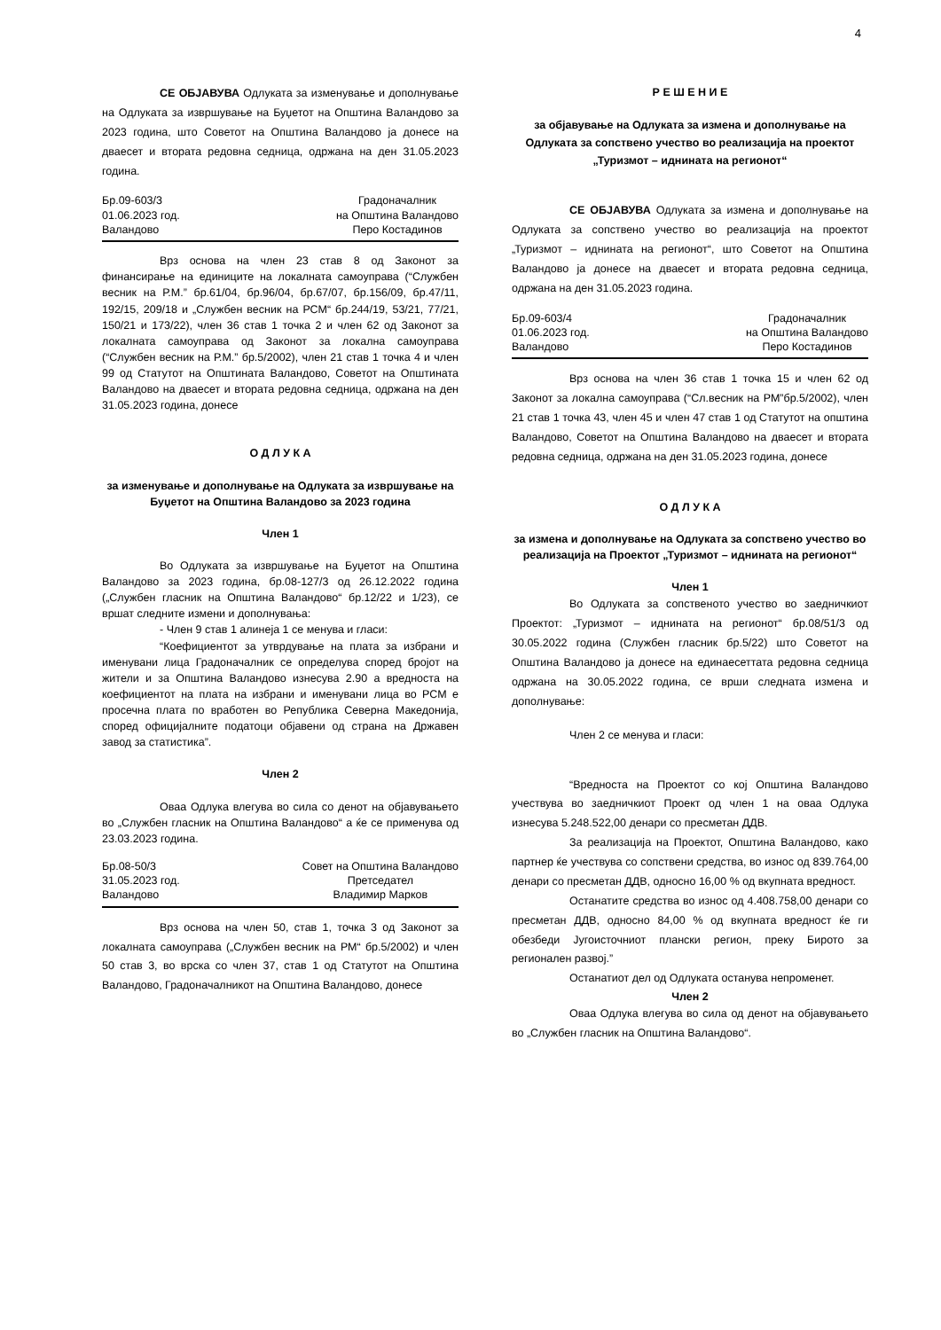4
СЕ ОБЈАВУВА Одлуката за изменување и дополнување на Одлуката за извршување на Буџетот на Општина Валандово за 2023 година, што Советот на Општина Валандово ја донесе на дваесет и втората редовна седница, одржана на ден 31.05.2023 година.
Бр.09-603/3
01.06.2023 год.
Валандово
Градоначалник
на Општина Валандово
Перо Костадинов
Врз основа на член 23 став 8 од Законот за финансирање на единиците на локалната самоуправа (“Службен весник на Р.М.” бр.61/04, бр.96/04, бр.67/07, бр.156/09, бр.47/11, 192/15, 209/18 и „Службен весник на РСМ“ бр.244/19, 53/21, 77/21, 150/21 и 173/22), член 36 став 1 точка 2 и член 62 од Законот за локалната самоуправа од Законот за локална самоуправа (“Службен весник на Р.М.” бр.5/2002), член 21 став 1 точка 4 и член 99 од Статутот на Општината Валандово, Советот на Општината Валандово на дваесет и втората редовна седница, одржана на ден 31.05.2023 година, донесе
О Д Л У К А
за изменување и дополнување на Одлуката за извршување на Буџетот на Општина Валандово за 2023 година
Член 1
Во Одлуката за извршување на Буџетот на Општина Валандово за 2023 година, бр.08-127/3 од 26.12.2022 година („Службен гласник на Општина Валандово“ бр.12/22 и 1/23), се вршат следните измени и дополнувања:
- Член 9 став 1 алинеја 1 се менува и гласи:
“Коефициентот за утврдување на плата за избрани и именувани лица Градоначалник се определува според бројот на жители и за Општина Валандово изнесува 2.90 а вредноста на коефициентот на плата на избрани и именувани лица во РСМ е просечна плата по вработен во Република Северна Македонија, според официјалните податоци објавени од страна на Државен завод за статистика”.
Член 2
Оваа Одлука влегува во сила со денот на објавувањето во „Службен гласник на Општина Валандово“ а ќе се применува од 23.03.2023 година.
Бр.08-50/3
31.05.2023 год.
Валандово
Совет на Општина Валандово
Претседател
Владимир Марков
Врз основа на член 50, став 1, точка 3 од Законот за локалната самоуправа („Службен весник на РМ“ бр.5/2002) и член 50 став 3, во врска со член 37, став 1 од Статутот на Општина Валандово, Градоначалникот на Општина Валандово, донесе
Р Е Ш Е Н И Е
за објавување на Одлуката за измена и дополнување на Одлуката за сопствено учество во реализација на проектот „Туризмот – иднината на регионот“
СЕ ОБЈАВУВА Одлуката за измена и дополнување на Одлуката за сопствено учество во реализација на проектот „Туризмот – иднината на регионот“, што Советот на Општина Валандово ја донесе на дваесет и втората редовна седница, одржана на ден 31.05.2023 година.
Бр.09-603/4
01.06.2023 год.
Валандово
Градоначалник
на Општина Валандово
Перо Костадинов
Врз основа на член 36 став 1 точка 15 и член 62 од Законот за локална самоуправа (“Сл.весник на РМ”бр.5/2002), член 21 став 1 точка 43, член 45 и член 47 став 1 од Статутот на општина Валандово, Советот на Општина Валандово на дваесет и втората редовна седница, одржана на ден 31.05.2023 година, донесе
О Д Л У К А
за измена и дополнување на Одлуката за сопствено учество во реализација на Проектот „Туризмот – иднината на регионот“
Член 1
Во Одлуката за сопственото учество во заедничкиот Проектот: „Туризмот – иднината на регионот“ бр.08/51/3 од 30.05.2022 година (Службен гласник бр.5/22) што Советот на Општина Валандово ја донесе на единаесеттата редовна седница одржана на 30.05.2022 година, се врши следната измена и дополнување:
Член 2 се менува и гласи:
“Вредноста на Проектот со кој Општина Валандово учествува во заедничкиот Проект од член 1 на оваа Одлука изнесува 5.248.522,00 денари со пресметан ДДВ.
За реализација на Проектот, Општина Валандово, како партнер ќе учествува со сопствени средства, во износ од 839.764,00 денари со пресметан ДДВ, односно 16,00 % од вкупната вредност.
Останатите средства во износ од 4.408.758,00 денари со пресметан ДДВ, односно 84,00 % од вкупната вредност ќе ги обезбеди Југоисточниот плански регион, преку Бирото за регионален развој.”
Останатиот дел од Одлуката останува непроменет.
Член 2
Оваа Одлука влегува во сила од денот на објавувањето во „Службен гласник на Општина Валандово“.